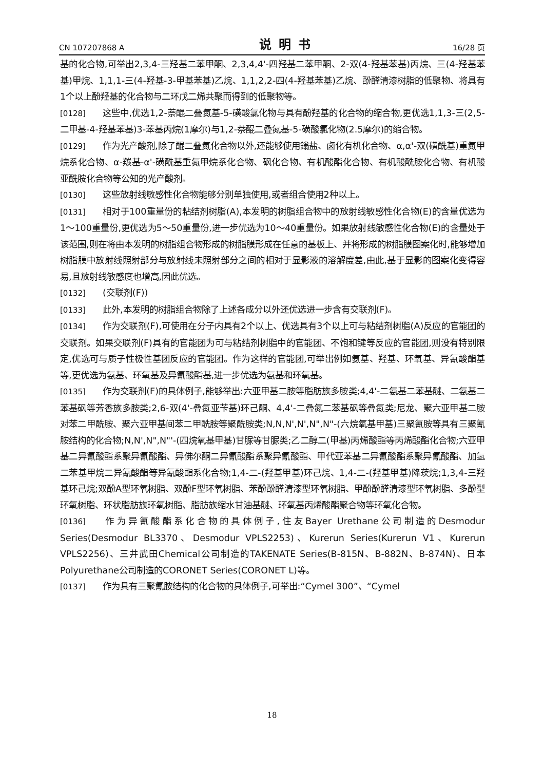CN 107207868 A 说明书 16/28 页
基的化合物,可举出2,3,4-三羟基二苯甲酮、2,3,4,4'-四羟基二苯甲酮、2-双(4-羟基苯基)丙烷、三(4-羟基苯基)甲烷、1,1,1-三(4-羟基-3-甲基苯基)乙烷、1,1,2,2-四(4-羟基苯基)乙烷、酚醛清漆树脂的低聚物、将具有1个以上酚羟基的化合物与二环戊二烯共聚而得到的低聚物等。
[0128] 这些中,优选1,2-萘醌二叠氮基-5-磺酸氯化物与具有酚羟基的化合物的缩合物,更优选1,1,3-三(2,5-二甲基-4-羟基苯基)3-苯基丙烷(1摩尔)与1,2-萘醌二叠氮基-5-磺酸氯化物(2.5摩尔)的缩合物。
[0129] 作为光产酸剂,除了醌二叠氮化合物以外,还能够使用鎓盐、卤化有机化合物、α,α'-双(磺酰基)重氮甲烷系化合物、α-羰基-α'-磺酰基重氮甲烷系化合物、砜化合物、有机酸酯化合物、有机酸酰胺化合物、有机酸亚酰胺化合物等公知的光产酸剂。
[0130] 这些放射线敏感性化合物能够分别单独使用,或者组合使用2种以上。
[0131] 相对于100重量份的粘结剂树脂(A),本发明的树脂组合物中的放射线敏感性化合物(E)的含量优选为1～100重量份,更优选为5～50重量份,进一步优选为10～40重量份。如果放射线敏感性化合物(E)的含量处于该范围,则在将由本发明的树脂组合物形成的树脂膜形成在任意的基板上、并将形成的树脂膜图案化时,能够增加树脂膜中放射线照射部分与放射线未照射部分之间的相对于显影液的溶解度差,由此,基于显影的图案化变得容易,且放射线敏感度也增高,因此优选。
[0132] (交联剂(F))
[0133] 此外,本发明的树脂组合物除了上述各成分以外还优选进一步含有交联剂(F)。
[0134] 作为交联剂(F),可使用在分子内具有2个以上、优选具有3个以上可与粘结剂树脂(A)反应的官能团的交联剂。如果交联剂(F)具有的官能团为可与粘结剂树脂中的官能团、不饱和键等反应的官能团,则没有特别限定,优选可与质子性极性基团反应的官能团。作为这样的官能团,可举出例如氨基、羟基、环氧基、异氰酸酯基等,更优选为氨基、环氧基及异氰酸酯基,进一步优选为氨基和环氧基。
[0135] 作为交联剂(F)的具体例子,能够举出:六亚甲基二胺等脂肪族多胺类;4,4'-二氨基二苯基醚、二氨基二苯基砜等芳香族多胺类;2,6-双(4'-叠氮亚苄基)环己酮、4,4'-二叠氮二苯基砜等叠氮类;尼龙、聚六亚甲基二胺对苯二甲酰胺、聚六亚甲基间苯二甲酰胺等聚酰胺类;N,N,N',N',N",N"-(六烷氧基甲基)三聚氰胺等具有三聚氰胺结构的化合物;N,N',N",N"'-(四烷氧基甲基)甘脲等甘脲类;乙二醇二(甲基)丙烯酸酯等丙烯酸酯化合物;六亚甲基二异氰酸酯系聚异氰酸酯、异佛尔酮二异氰酸酯系聚异氰酸酯、甲代亚苯基二异氰酸酯系聚异氰酸酯、加氢二苯基甲烷二异氰酸酯等异氰酸酯系化合物;1,4-二-(羟基甲基)环己烷、1,4-二-(羟基甲基)降莰烷;1,3,4-三羟基环己烷;双酚A型环氧树脂、双酚F型环氧树脂、苯酚酚醛清漆型环氧树脂、甲酚酚醛清漆型环氧树脂、多酚型环氧树脂、环状脂肪族环氧树脂、脂肪族缩水甘油基醚、环氧基丙烯酸酯聚合物等环氧化合物。
[0136] 作为异氰酸酯系化合物的具体例子,住友Bayer Urethane公司制造的Desmodur Series(Desmodur BL3370、Desmodur VPLS2253)、Kurerun Series(Kurerun V1、Kurerun VPLS2256)、三井武田Chemical公司制造的TAKENATE Series(B-815N、B-882N、B-874N)、日本Polyurethane公司制造的CORONET Series(CORONET L)等。
[0137] 作为具有三聚氰胺结构的化合物的具体例子,可举出:“Cymel 300”、“Cymel
18